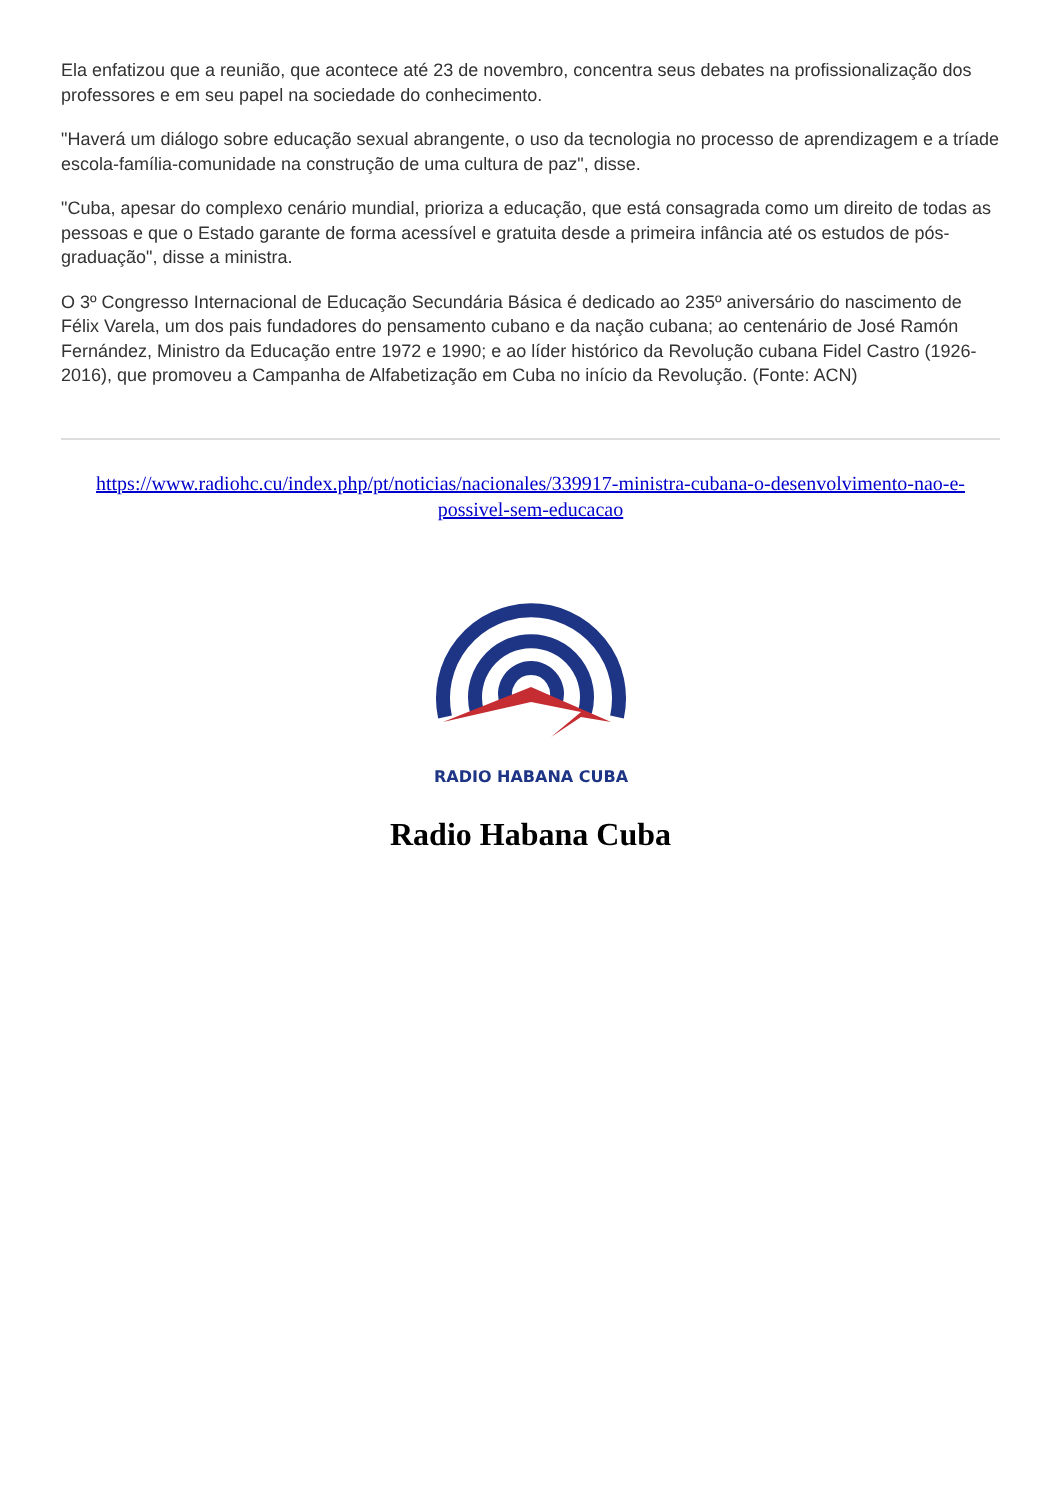Ela enfatizou que a reunião, que acontece até 23 de novembro, concentra seus debates na profissionalização dos professores e em seu papel na sociedade do conhecimento.
"Haverá um diálogo sobre educação sexual abrangente, o uso da tecnologia no processo de aprendizagem e a tríade escola-família-comunidade na construção de uma cultura de paz", disse.
"Cuba, apesar do complexo cenário mundial, prioriza a educação, que está consagrada como um direito de todas as pessoas e que o Estado garante de forma acessível e gratuita desde a primeira infância até os estudos de pós-graduação", disse a ministra.
O 3º Congresso Internacional de Educação Secundária Básica é dedicado ao 235º aniversário do nascimento de Félix Varela, um dos pais fundadores do pensamento cubano e da nação cubana; ao centenário de José Ramón Fernández, Ministro da Educação entre 1972 e 1990; e ao líder histórico da Revolução cubana Fidel Castro (1926-2016), que promoveu a Campanha de Alfabetização em Cuba no início da Revolução. (Fonte: ACN)
https://www.radiohc.cu/index.php/pt/noticias/nacionales/339917-ministra-cubana-o-desenvolvimento-nao-e-possivel-sem-educacao
RADIO HABANA CUBA
Radio Habana Cuba